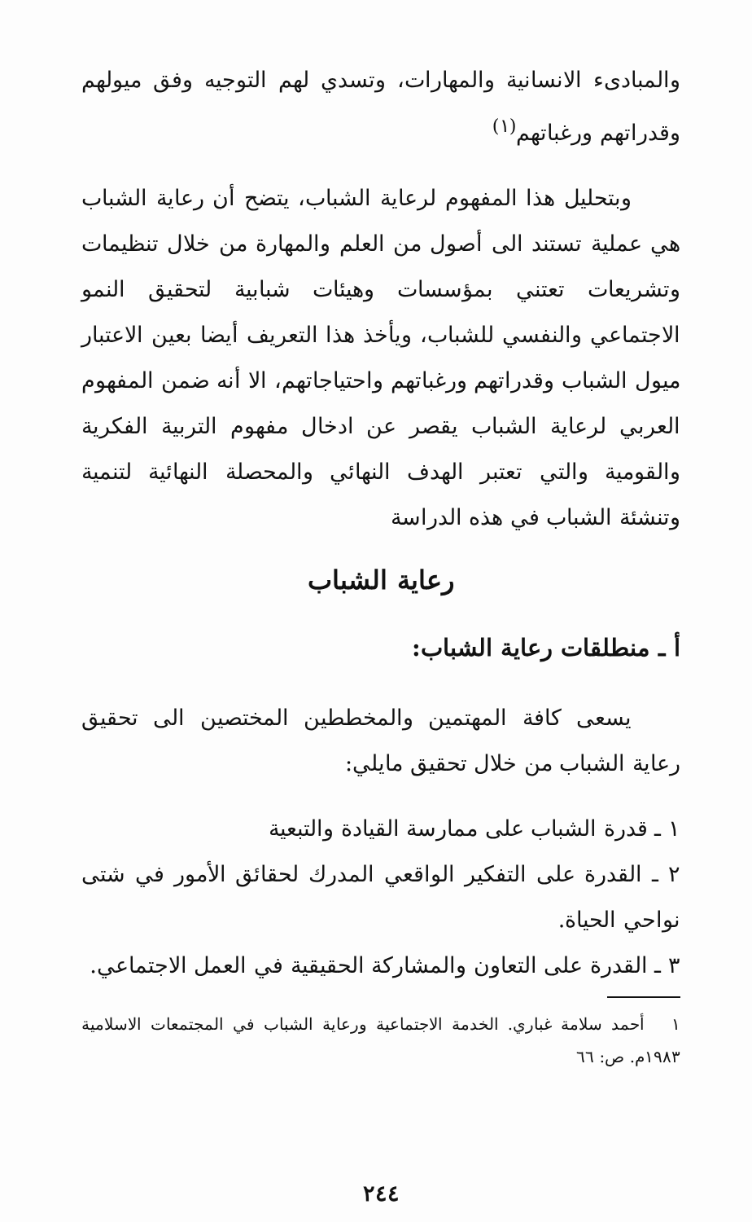والمبادىء الانسانية والمهارات، وتسدي لهم التوجيه وفق ميولهم وقدراتهم ورغباتهم<sup>(١)</sup>
وبتحليل هذا المفهوم لرعاية الشباب، يتضح أن رعاية الشباب هي عملية تستند الى أصول من العلم والمهارة من خلال تنظيمات وتشريعات تعتني بمؤسسات وهيئات شبابية لتحقيق النمو الاجتماعي والنفسي للشباب، ويأخذ هذا التعريف أيضا بعين الاعتبار ميول الشباب وقدراتهم ورغباتهم واحتياجاتهم، الا أنه ضمن المفهوم العربي لرعاية الشباب يقصر عن ادخال مفهوم التربية الفكرية والقومية والتي تعتبر الهدف النهائي والمحصلة النهائية لتنمية وتنشئة الشباب في هذه الدراسة
رعاية الشباب
أ ـ منطلقات رعاية الشباب:
يسعى كافة المهتمين والمخططين المختصين الى تحقيق رعاية الشباب من خلال تحقيق مايلي:
١ ـ قدرة الشباب على ممارسة القيادة والتبعية
٢ ـ القدرة على التفكير الواقعي المدرك لحقائق الأمور في شتى نواحي الحياة.
٣ ـ القدرة على التعاون والمشاركة الحقيقية في العمل الاجتماعي.
١ أحمد سلامة غباري. الخدمة الاجتماعية ورعاية الشباب في المجتمعات الاسلامية ١٩٨٣م. ص: ٦٦
٢٤٤